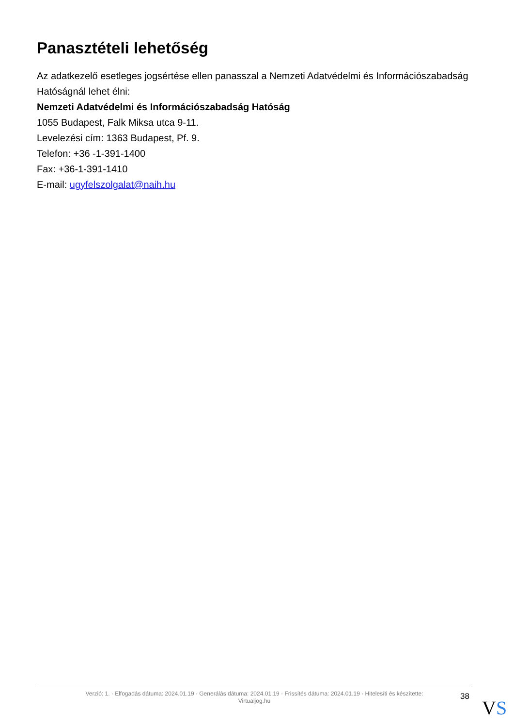Panasztételi lehetőség
Az adatkezelő esetleges jogsértése ellen panasszal a Nemzeti Adatvédelmi és Információszabadság Hatóságnál lehet élni:
Nemzeti Adatvédelmi és Információszabadság Hatóság
1055 Budapest, Falk Miksa utca 9-11.
Levelezési cím: 1363 Budapest, Pf. 9.
Telefon: +36 -1-391-1400
Fax: +36-1-391-1410
E-mail: ugyfelszolgalat@naih.hu
Verzió: 1. · Elfogadás dátuma: 2024.01.19 · Generálás dátuma: 2024.01.19 · Frissítés dátuma: 2024.01.19 · Hitelesíti és készítette:
Virtualjog.hu
38 VS